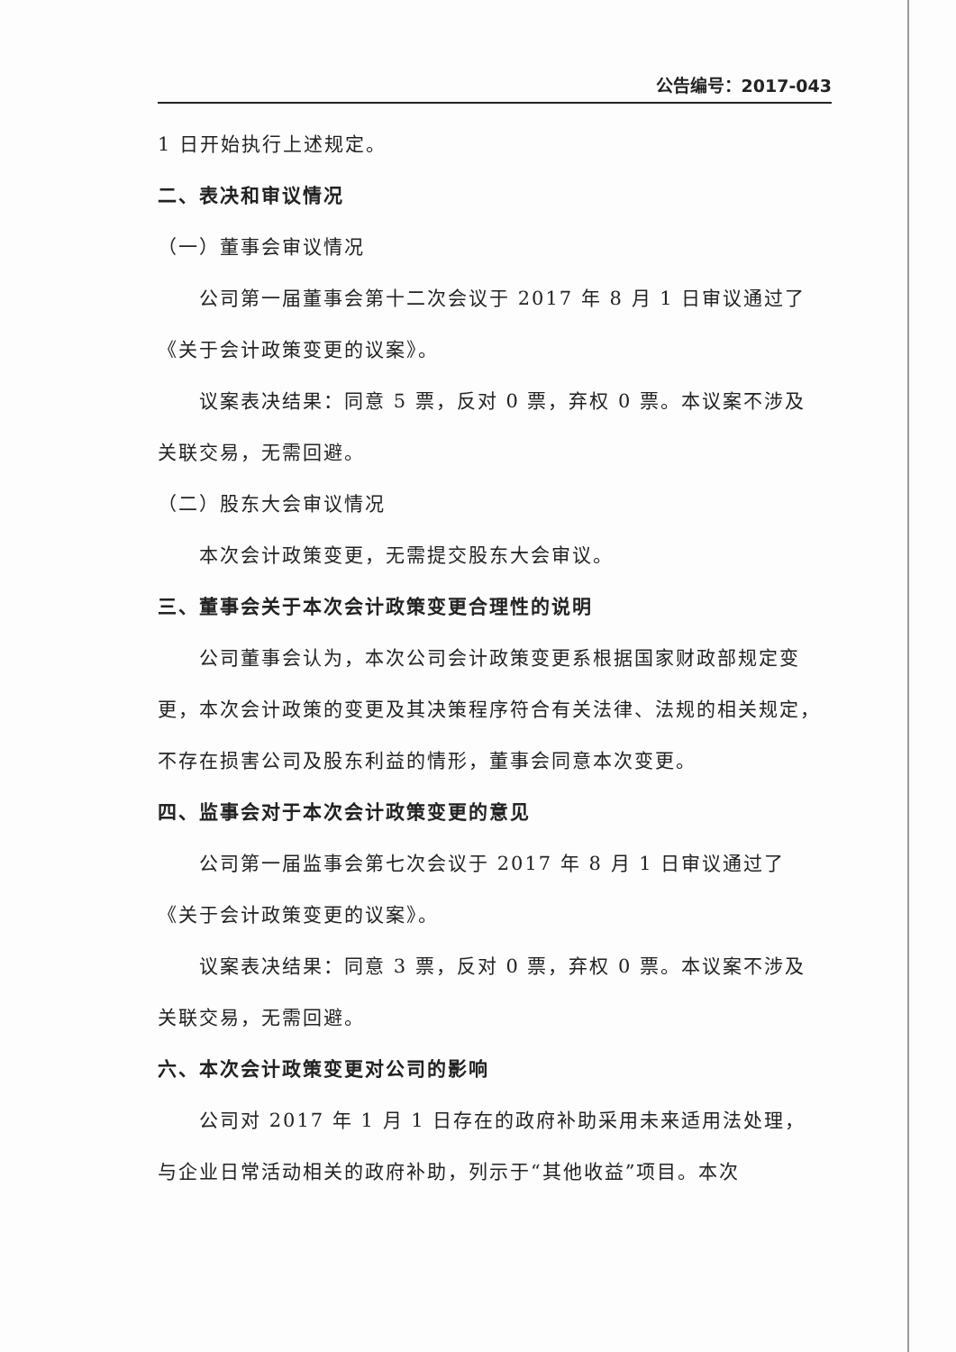公告编号：2017-043
1 日开始执行上述规定。
二、表决和审议情况
（一）董事会审议情况
公司第一届董事会第十二次会议于 2017 年 8 月 1 日审议通过了《关于会计政策变更的议案》。
议案表决结果：同意 5 票，反对 0 票，弃权 0 票。本议案不涉及关联交易，无需回避。
（二）股东大会审议情况
本次会计政策变更，无需提交股东大会审议。
三、董事会关于本次会计政策变更合理性的说明
公司董事会认为，本次公司会计政策变更系根据国家财政部规定变更，本次会计政策的变更及其决策程序符合有关法律、法规的相关规定，不存在损害公司及股东利益的情形，董事会同意本次变更。
四、监事会对于本次会计政策变更的意见
公司第一届监事会第七次会议于 2017 年 8 月 1 日审议通过了《关于会计政策变更的议案》。
议案表决结果：同意 3 票，反对 0 票，弃权 0 票。本议案不涉及关联交易，无需回避。
六、本次会计政策变更对公司的影响
公司对 2017 年 1 月 1 日存在的政府补助采用未来适用法处理，与企业日常活动相关的政府补助，列示于“其他收益”项目。本次